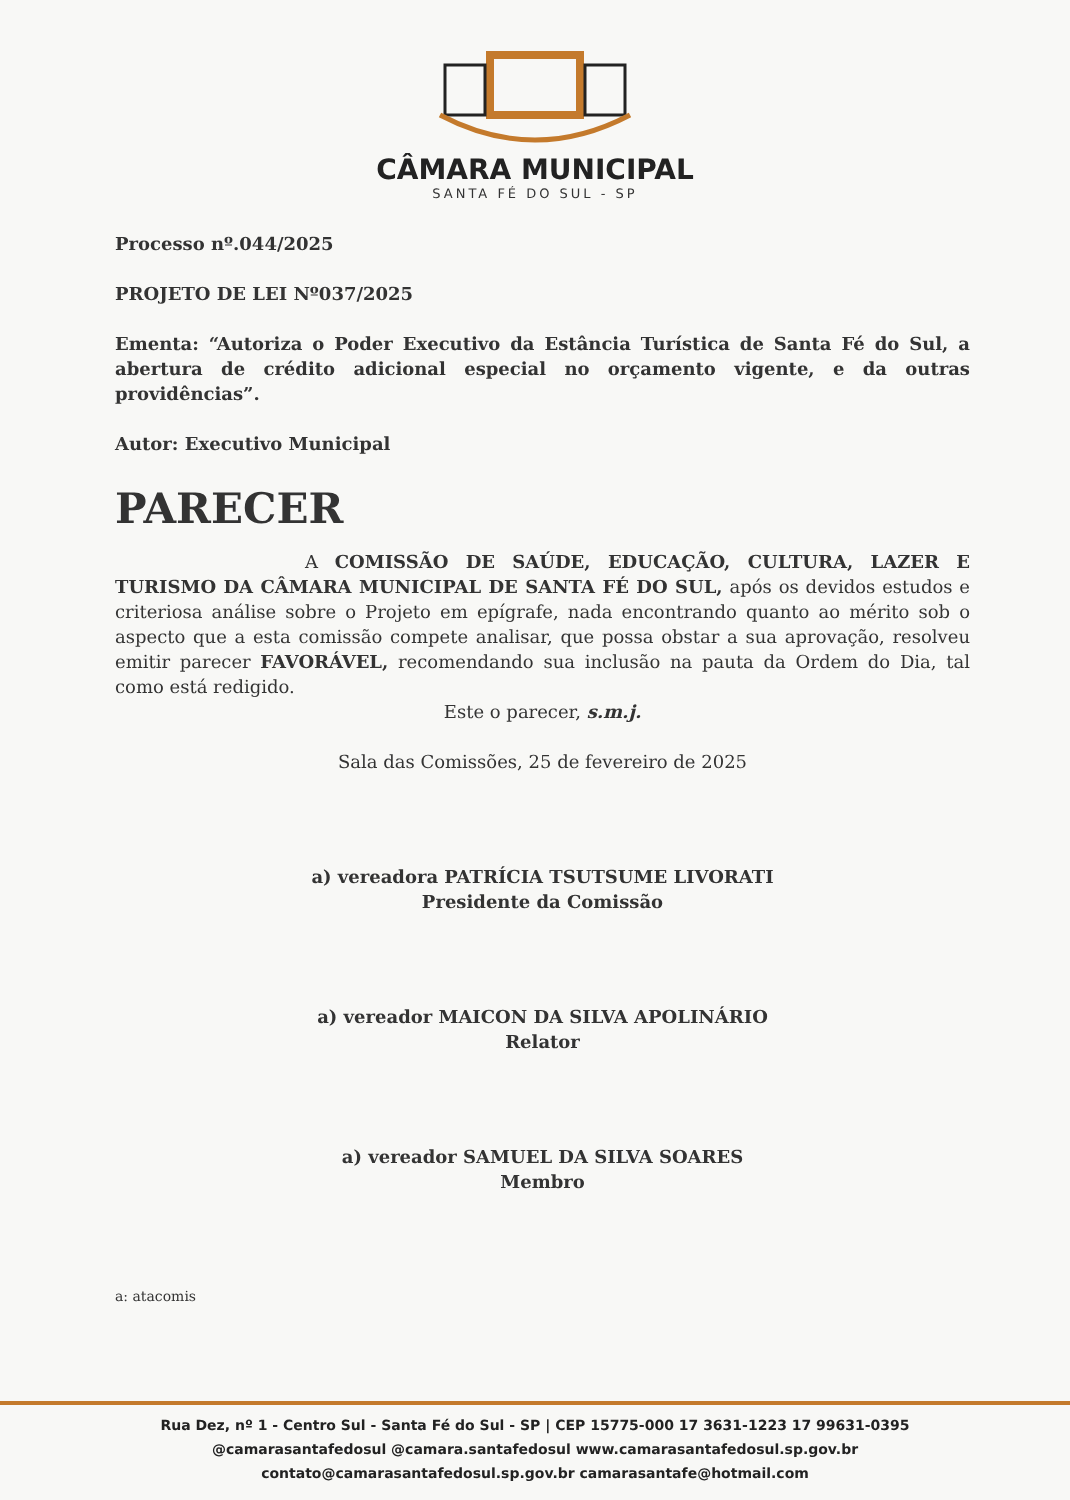CÂMARA MUNICIPAL
SANTA FÉ DO SUL - SP
Processo nº.044/2025
PROJETO DE LEI Nº037/2025
Ementa: “Autoriza o Poder Executivo da Estância Turística de Santa Fé do Sul, a abertura de crédito adicional especial no orçamento vigente, e da outras providências”.
Autor: Executivo Municipal
PARECER
A COMISSÃO DE SAÚDE, EDUCAÇÃO, CULTURA, LAZER E TURISMO DA CÂMARA MUNICIPAL DE SANTA FÉ DO SUL, após os devidos estudos e criteriosa análise sobre o Projeto em epígrafe, nada encontrando quanto ao mérito sob o aspecto que a esta comissão compete analisar, que possa obstar a sua aprovação, resolveu emitir parecer FAVORÁVEL, recomendando sua inclusão na pauta da Ordem do Dia, tal como está redigido.
Este o parecer, s.m.j.
Sala das Comissões, 25 de fevereiro de 2025
a) vereadora PATRÍCIA TSUTSUME LIVORATI
Presidente da Comissão
a) vereador MAICON DA SILVA APOLINÁRIO
Relator
a) vereador SAMUEL DA SILVA SOARES
Membro
a: atacomis
Rua Dez, nº 1 - Centro Sul - Santa Fé do Sul - SP | CEP 15775-000 17 3631-1223 17 99631-0395
@camarasantafedosul @camara.santafedosul www.camarasantafedosul.sp.gov.br
contato@camarasantafedosul.sp.gov.br camarasantafe@hotmail.com